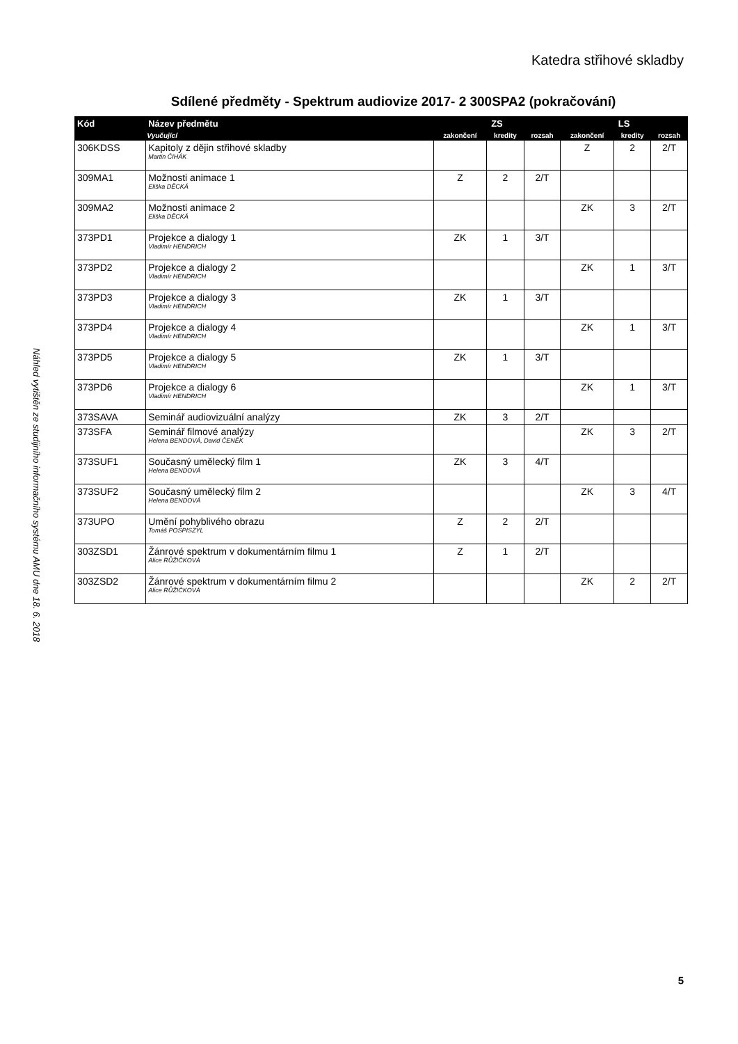Katedra střihové skladby
Náhled vytištěn ze studijního informačního systému AMU dne 18. 6. 2018
Sdílené předměty - Spektrum audiovize 2017- 2 300SPA2 (pokračování)
| Kód | Název předmětu | ZS | | | LS | | |
| --- | --- | --- | --- | --- | --- | --- | --- |
| | Vyučující | zakončení | kredity | rozsah | zakončení | kredity | rozsah |
| 306KDSS | Kapitoly z dějin střihové skladby Martin ČIHÁK | | | | Z | 2 | 2/T |
| 309MA1 | Možnosti animace 1 Eliška DĚCKÁ | Z | 2 | 2/T | | | |
| 309MA2 | Možnosti animace 2 Eliška DĚCKÁ | | | | ZK | 3 | 2/T |
| 373PD1 | Projekce a dialogy 1 Vladimír HENDRICH | ZK | 1 | 3/T | | | |
| 373PD2 | Projekce a dialogy 2 Vladimír HENDRICH | | | | ZK | 1 | 3/T |
| 373PD3 | Projekce a dialogy 3 Vladimír HENDRICH | ZK | 1 | 3/T | | | |
| 373PD4 | Projekce a dialogy 4 Vladimír HENDRICH | | | | ZK | 1 | 3/T |
| 373PD5 | Projekce a dialogy 5 Vladimír HENDRICH | ZK | 1 | 3/T | | | |
| 373PD6 | Projekce a dialogy 6 Vladimír HENDRICH | | | | ZK | 1 | 3/T |
| 373SAVA | Seminář audiovizuální analýzy | ZK | 3 | 2/T | | | |
| 373SFA | Seminář filmové analýzy Helena BENDOVÁ, David ČENĚK | | | | ZK | 3 | 2/T |
| 373SUF1 | Současný umělecký film 1 Helena BENDOVÁ | ZK | 3 | 4/T | | | |
| 373SUF2 | Současný umělecký film 2 Helena BENDOVÁ | | | | ZK | 3 | 4/T |
| 373UPO | Umění pohyblivého obrazu Tomáš POSPISZYL | Z | 2 | 2/T | | | |
| 303ZSD1 | Žánrové spektrum v dokumentárním filmu 1 Alice RŮŽIČKOVÁ | Z | 1 | 2/T | | | |
| 303ZSD2 | Žánrové spektrum v dokumentárním filmu 2 Alice RŮŽIČKOVÁ | | | | ZK | 2 | 2/T |
5